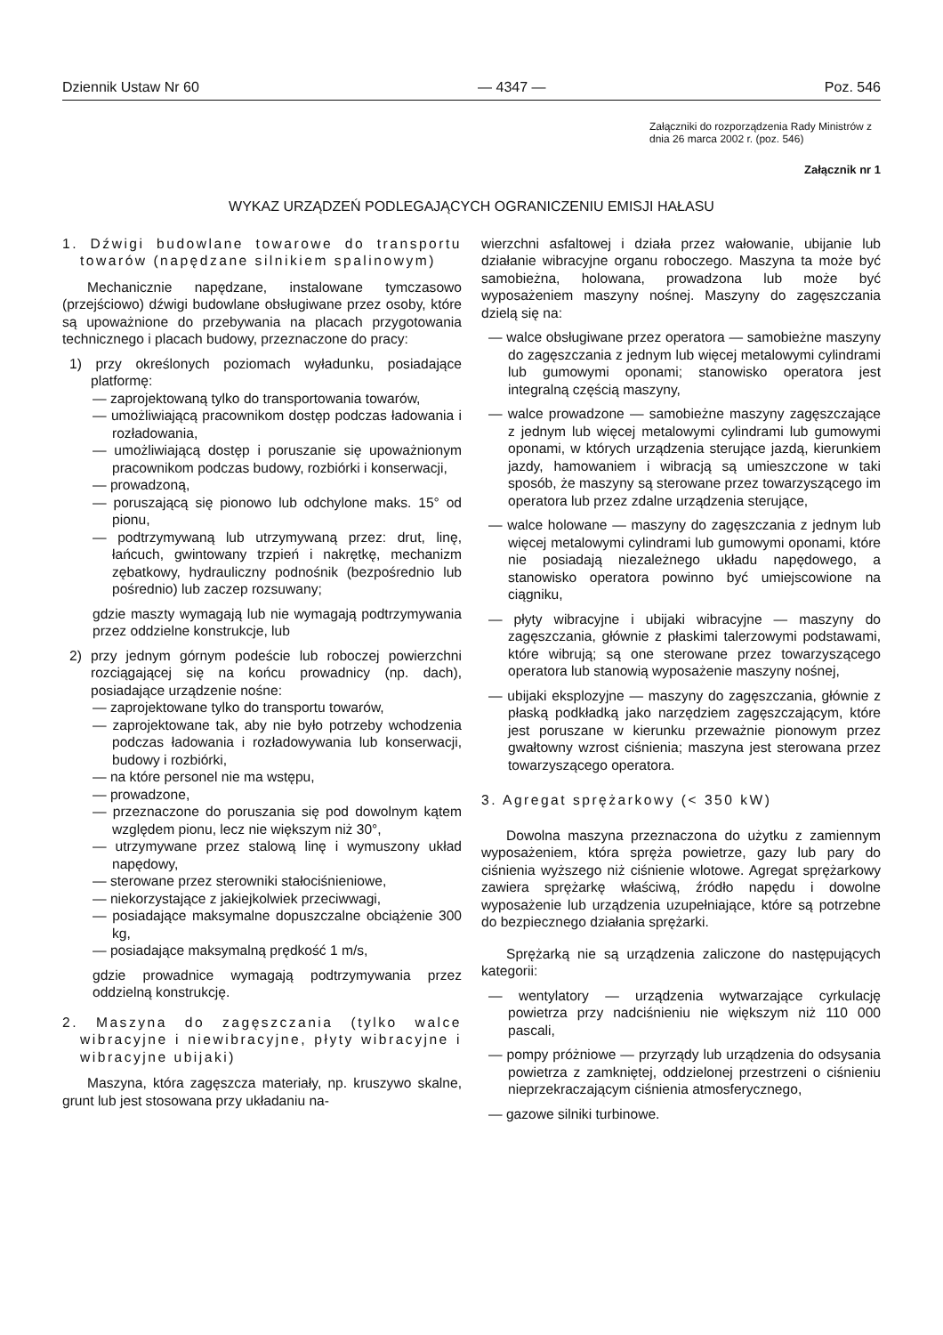Dziennik Ustaw Nr 60 — 4347 — Poz. 546
Załączniki do rozporządzenia Rady Ministrów z dnia 26 marca 2002 r. (poz. 546)
Załącznik nr 1
WYKAZ URZĄDZEŃ PODLEGAJĄCYCH OGRANICZENIU EMISJI HAŁASU
1. Dźwigi budowlane towarowe do transportu towarów (napędzane silnikiem spalinowym)
Mechanicznie napędzane, instalowane tymczasowo (przejściowo) dźwigi budowlane obsługiwane przez osoby, które są upoważnione do przebywania na placach przygotowania technicznego i placach budowy, przeznaczone do pracy:
1) przy określonych poziomach wyładunku, posiadające platformę:
— zaprojektowaną tylko do transportowania towarów,
— umożliwiającą pracownikom dostęp podczas ładowania i rozładowania,
— umożliwiającą dostęp i poruszanie się upoważnionym pracownikom podczas budowy, rozbiórki i konserwacji,
— prowadzoną,
— poruszającą się pionowo lub odchylone maks. 15° od pionu,
— podtrzymywaną lub utrzymywaną przez: drut, linę, łańcuch, gwintowany trzpień i nakrętkę, mechanizm zębatkowy, hydrauliczny podnośnik (bezpośrednio lub pośrednio) lub zaczep rozsuwany;
gdzie maszty wymagają lub nie wymagają podtrzymywania przez oddzielne konstrukcje, lub
2) przy jednym górnym podeście lub roboczej powierzchni rozciągającej się na końcu prowadnicy (np. dach), posiadające urządzenie nośne:
— zaprojektowane tylko do transportu towarów,
— zaprojektowane tak, aby nie było potrzeby wchodzenia podczas ładowania i rozładowywania lub konserwacji, budowy i rozbiórki,
— na które personel nie ma wstępu,
— prowadzone,
— przeznaczone do poruszania się pod dowolnym kątem względem pionu, lecz nie większym niż 30°,
— utrzymywane przez stalową linę i wymuszony układ napędowy,
— sterowane przez sterowniki stałociśnieniowe,
— niekorzystające z jakiejkolwiek przeciwwagi,
— posiadające maksymalne dopuszczalne obciążenie 300 kg,
— posiadające maksymalną prędkość 1 m/s,
gdzie prowadnice wymagają podtrzymywania przez oddzielną konstrukcję.
2. Maszyna do zagęszczania (tylko walce wibracyjne i niewibracyjne, płyty wibracyjne i wibracyjne ubijaki)
Maszyna, która zagęszcza materiały, np. kruszywo skalne, grunt lub jest stosowana przy układaniu na-
wierzchni asfaltowej i działa przez wałowanie, ubijanie lub działanie wibracyjne organu roboczego. Maszyna ta może być samobieżna, holowana, prowadzona lub może być wyposażeniem maszyny nośnej. Maszyny do zagęszczania dzielą się na:
— walce obsługiwane przez operatora — samobieżne maszyny do zagęszczania z jednym lub więcej metalowymi cylindrami lub gumowymi oponami; stanowisko operatora jest integralną częścią maszyny,
— walce prowadzone — samobieżne maszyny zagęszczające z jednym lub więcej metalowymi cylindrami lub gumowymi oponami, w których urządzenia sterujące jazdą, kierunkiem jazdy, hamowaniem i wibracją są umieszczone w taki sposób, że maszyny są sterowane przez towarzyszącego im operatora lub przez zdalne urządzenia sterujące,
— walce holowane — maszyny do zagęszczania z jednym lub więcej metalowymi cylindrami lub gumowymi oponami, które nie posiadają niezależnego układu napędowego, a stanowisko operatora powinno być umiejscowione na ciągniku,
— płyty wibracyjne i ubijaki wibracyjne — maszyny do zagęszczania, głównie z płaskimi talerzowymi podstawami, które wibrują; są one sterowane przez towarzyszącego operatora lub stanowią wyposażenie maszyny nośnej,
— ubijaki eksplozyjne — maszyny do zagęszczania, głównie z płaską podkładką jako narzędziem zagęszczającym, które jest poruszane w kierunku przeważnie pionowym przez gwałtowny wzrost ciśnienia; maszyna jest sterowana przez towarzyszącego operatora.
3. Agregat sprężarkowy (< 350 kW)
Dowolna maszyna przeznaczona do użytku z zamiennym wyposażeniem, która spręża powietrze, gazy lub pary do ciśnienia wyższego niż ciśnienie wlotowe. Agregat sprężarkowy zawiera sprężarkę właściwą, źródło napędu i dowolne wyposażenie lub urządzenia uzupełniające, które są potrzebne do bezpiecznego działania sprężarki.
Sprężarką nie są urządzenia zaliczone do następujących kategorii:
— wentylatory — urządzenia wytwarzające cyrkulację powietrza przy nadciśnieniu nie większym niż 110 000 pascali,
— pompy próżniowe — przyrządy lub urządzenia do odsysania powietrza z zamkniętej, oddzielonej przestrzeni o ciśnieniu nieprzekraczającym ciśnienia atmosferycznego,
— gazowe silniki turbinowe.